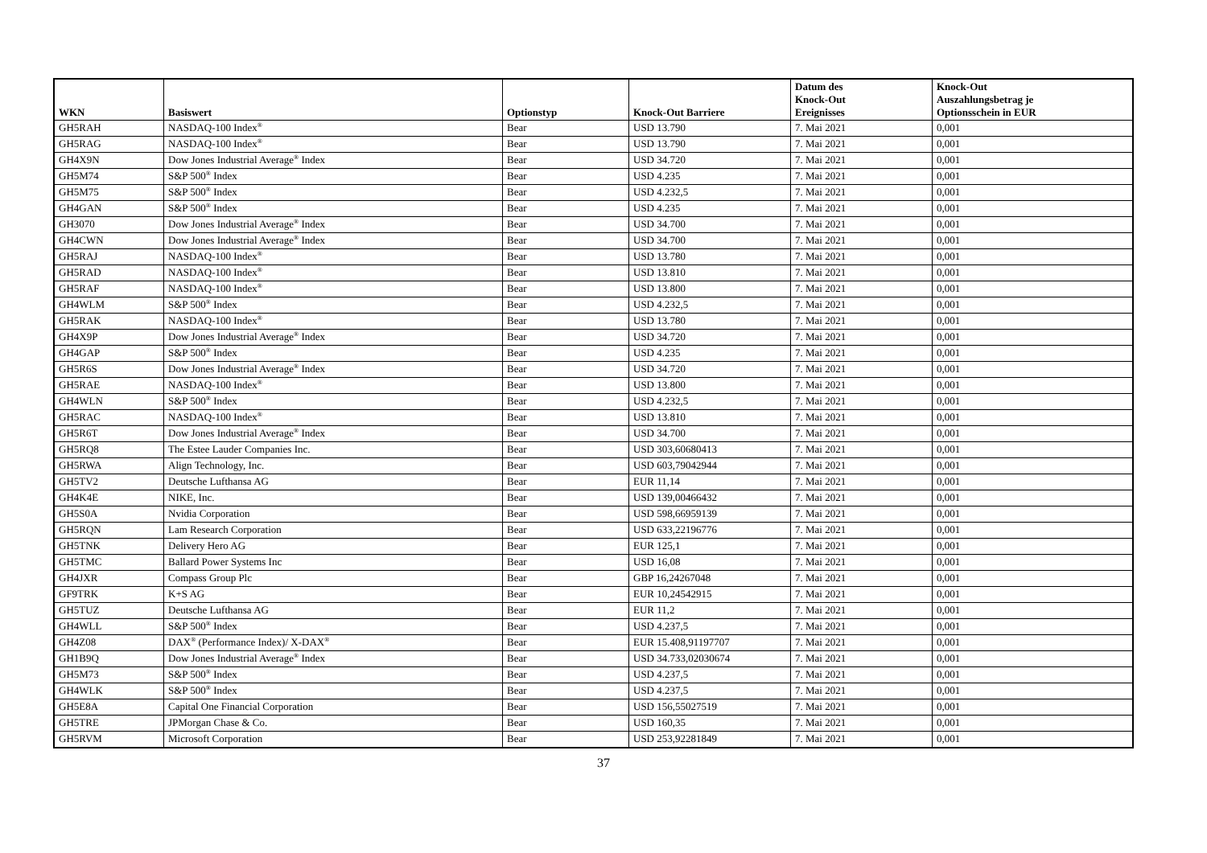| WKN | Basiswert | Optionstyp | Knock-Out Barriere | Datum des Knock-Out Ereignisses | Knock-Out Auszahlungsbetrag je Optionsschein in EUR |
| --- | --- | --- | --- | --- | --- |
| GH5RAH | NASDAQ-100 Index<sup>®</sup> | Bear | USD 13.790 | 7. Mai 2021 | 0,001 |
| GH5RAG | NASDAQ-100 Index<sup>®</sup> | Bear | USD 13.790 | 7. Mai 2021 | 0,001 |
| GH4X9N | Dow Jones Industrial Average<sup>®</sup> Index | Bear | USD 34.720 | 7. Mai 2021 | 0,001 |
| GH5M74 | S&P 500<sup>®</sup> Index | Bear | USD 4.235 | 7. Mai 2021 | 0,001 |
| GH5M75 | S&P 500<sup>®</sup> Index | Bear | USD 4.232,5 | 7. Mai 2021 | 0,001 |
| GH4GAN | S&P 500<sup>®</sup> Index | Bear | USD 4.235 | 7. Mai 2021 | 0,001 |
| GH3070 | Dow Jones Industrial Average<sup>®</sup> Index | Bear | USD 34.700 | 7. Mai 2021 | 0,001 |
| GH4CWN | Dow Jones Industrial Average<sup>®</sup> Index | Bear | USD 34.700 | 7. Mai 2021 | 0,001 |
| GH5RAJ | NASDAQ-100 Index<sup>®</sup> | Bear | USD 13.780 | 7. Mai 2021 | 0,001 |
| GH5RAD | NASDAQ-100 Index<sup>®</sup> | Bear | USD 13.810 | 7. Mai 2021 | 0,001 |
| GH5RAF | NASDAQ-100 Index<sup>®</sup> | Bear | USD 13.800 | 7. Mai 2021 | 0,001 |
| GH4WLM | S&P 500<sup>®</sup> Index | Bear | USD 4.232,5 | 7. Mai 2021 | 0,001 |
| GH5RAK | NASDAQ-100 Index<sup>®</sup> | Bear | USD 13.780 | 7. Mai 2021 | 0,001 |
| GH4X9P | Dow Jones Industrial Average<sup>®</sup> Index | Bear | USD 34.720 | 7. Mai 2021 | 0,001 |
| GH4GAP | S&P 500<sup>®</sup> Index | Bear | USD 4.235 | 7. Mai 2021 | 0,001 |
| GH5R6S | Dow Jones Industrial Average<sup>®</sup> Index | Bear | USD 34.720 | 7. Mai 2021 | 0,001 |
| GH5RAE | NASDAQ-100 Index<sup>®</sup> | Bear | USD 13.800 | 7. Mai 2021 | 0,001 |
| GH4WLN | S&P 500<sup>®</sup> Index | Bear | USD 4.232,5 | 7. Mai 2021 | 0,001 |
| GH5RAC | NASDAQ-100 Index<sup>®</sup> | Bear | USD 13.810 | 7. Mai 2021 | 0,001 |
| GH5R6T | Dow Jones Industrial Average<sup>®</sup> Index | Bear | USD 34.700 | 7. Mai 2021 | 0,001 |
| GH5RQ8 | The Estee Lauder Companies Inc. | Bear | USD 303,60680413 | 7. Mai 2021 | 0,001 |
| GH5RWA | Align Technology, Inc. | Bear | USD 603,79042944 | 7. Mai 2021 | 0,001 |
| GH5TV2 | Deutsche Lufthansa AG | Bear | EUR 11,14 | 7. Mai 2021 | 0,001 |
| GH4K4E | NIKE, Inc. | Bear | USD 139,00466432 | 7. Mai 2021 | 0,001 |
| GH5S0A | Nvidia Corporation | Bear | USD 598,66959139 | 7. Mai 2021 | 0,001 |
| GH5RQN | Lam Research Corporation | Bear | USD 633,22196776 | 7. Mai 2021 | 0,001 |
| GH5TNK | Delivery Hero AG | Bear | EUR 125,1 | 7. Mai 2021 | 0,001 |
| GH5TMC | Ballard Power Systems Inc | Bear | USD 16,08 | 7. Mai 2021 | 0,001 |
| GH4JXR | Compass Group Plc | Bear | GBP 16,24267048 | 7. Mai 2021 | 0,001 |
| GF9TRK | K+S AG | Bear | EUR 10,24542915 | 7. Mai 2021 | 0,001 |
| GH5TUZ | Deutsche Lufthansa AG | Bear | EUR 11,2 | 7. Mai 2021 | 0,001 |
| GH4WLL | S&P 500<sup>®</sup> Index | Bear | USD 4.237,5 | 7. Mai 2021 | 0,001 |
| GH4Z08 | DAX<sup>®</sup> (Performance Index)/ X-DAX<sup>®</sup> | Bear | EUR 15.408,91197707 | 7. Mai 2021 | 0,001 |
| GH1B9Q | Dow Jones Industrial Average<sup>®</sup> Index | Bear | USD 34.733,02030674 | 7. Mai 2021 | 0,001 |
| GH5M73 | S&P 500<sup>®</sup> Index | Bear | USD 4.237,5 | 7. Mai 2021 | 0,001 |
| GH4WLK | S&P 500<sup>®</sup> Index | Bear | USD 4.237,5 | 7. Mai 2021 | 0,001 |
| GH5E8A | Capital One Financial Corporation | Bear | USD 156,55027519 | 7. Mai 2021 | 0,001 |
| GH5TRE | JPMorgan Chase & Co. | Bear | USD 160,35 | 7. Mai 2021 | 0,001 |
| GH5RVM | Microsoft Corporation | Bear | USD 253,92281849 | 7. Mai 2021 | 0,001 |
37